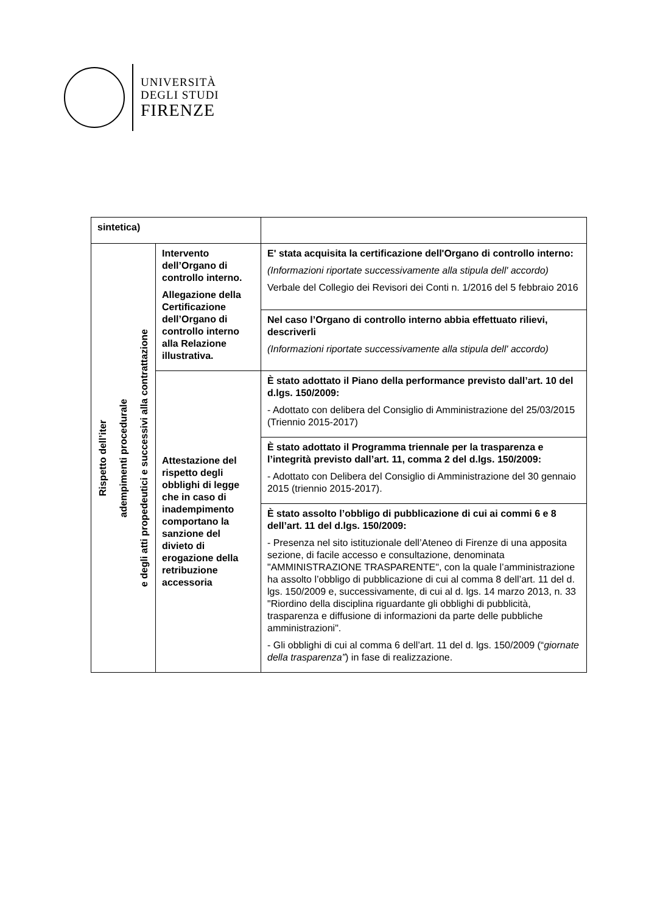UNIVERSITÀ
DEGLI STUDI
FIRENZE
| sintetica) | | |
| Rispetto dell’iter adempimenti procedurale e degli atti propedeutici e successivi alla contrattazione | Intervento dell’Organo di controllo interno. Allegazione della Certificazione dell’Organo di controllo interno alla Relazione illustrativa. | E' stata acquisita la certificazione dell'Organo di controllo interno: (Informazioni riportate successivamente alla stipula dell' accordo) Verbale del Collegio dei Revisori dei Conti n. 1/2016 del 5 febbraio 2016 |
| | | Nel caso l’Organo di controllo interno abbia effettuato rilievi, descriverli (Informazioni riportate successivamente alla stipula dell' accordo) |
| | Attestazione del rispetto degli obblighi di legge che in caso di inadempimento comportano la sanzione del divieto di erogazione della retribuzione accessoria | È stato adottato il Piano della performance previsto dall’art. 10 del d.lgs. 150/2009: - Adottato con delibera del Consiglio di Amministrazione del 25/03/2015 (Triennio 2015-2017) |
| | | È stato adottato il Programma triennale per la trasparenza e l’integrità previsto dall’art. 11, comma 2 del d.lgs. 150/2009: - Adottato con Delibera del Consiglio di Amministrazione del 30 gennaio 2015 (triennio 2015-2017). |
| | | È stato assolto l’obbligo di pubblicazione di cui ai commi 6 e 8 dell’art. 11 del d.lgs. 150/2009: - Presenza nel sito istituzionale dell’Ateneo di Firenze di una apposita sezione, di facile accesso e consultazione, denominata "AMMINISTRAZIONE TRASPARENTE", con la quale l’amministrazione ha assolto l’obbligo di pubblicazione di cui al comma 8 dell’art. 11 del d. lgs. 150/2009 e, successivamente, di cui al d. lgs. 14 marzo 2013, n. 33 "Riordino della disciplina riguardante gli obblighi di pubblicità, trasparenza e diffusione di informazioni da parte delle pubbliche amministrazioni". - Gli obblighi di cui al comma 6 dell’art. 11 del d. lgs. 150/2009 (“ giornate della trasparenza” ) in fase di realizzazione. |